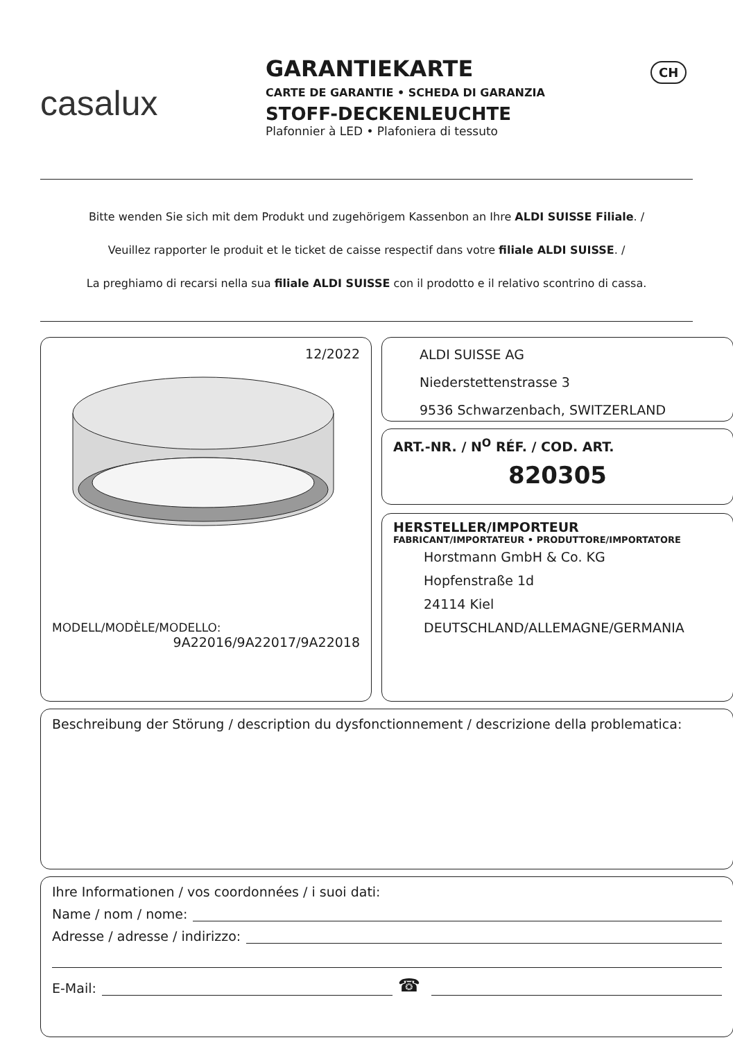CH
casalux
GARANTIEKARTE
CARTE DE GARANTIE • SCHEDA DI GARANZIA
STOFF-DECKENLEUCHTE
Plafonnier à LED • Plafoniera di tessuto
Bitte wenden Sie sich mit dem Produkt und zugehörigem Kassenbon an Ihre ALDI SUISSE Filiale. /
Veuillez rapporter le produit et le ticket de caisse respectif dans votre filiale ALDI SUISSE. /
La preghiamo di recarsi nella sua filiale ALDI SUISSE con il prodotto e il relativo scontrino di cassa.
12/2022
MODELL/MODÈLE/MODELLO:
9A22016/9A22017/9A22018
ALDI SUISSE AG
Niederstettenstrasse 3
9536 Schwarzenbach, SWITZERLAND
ART.-NR. / N<sup>O</sup> RÉF. / COD. ART.
820305
HERSTELLER/IMPORTEUR
FABRICANT/IMPORTATEUR • PRODUTTORE/IMPORTATORE
Horstmann GmbH & Co. KG
Hopfenstraße 1d
24114 Kiel
DEUTSCHLAND/ALLEMAGNE/GERMANIA
Beschreibung der Störung / description du dysfonctionnement / descrizione della problematica:
Ihre Informationen / vos coordonnées / i suoi dati:
Name / nom / nome:
Adresse / adresse / indirizzo:
E-Mail: ☎